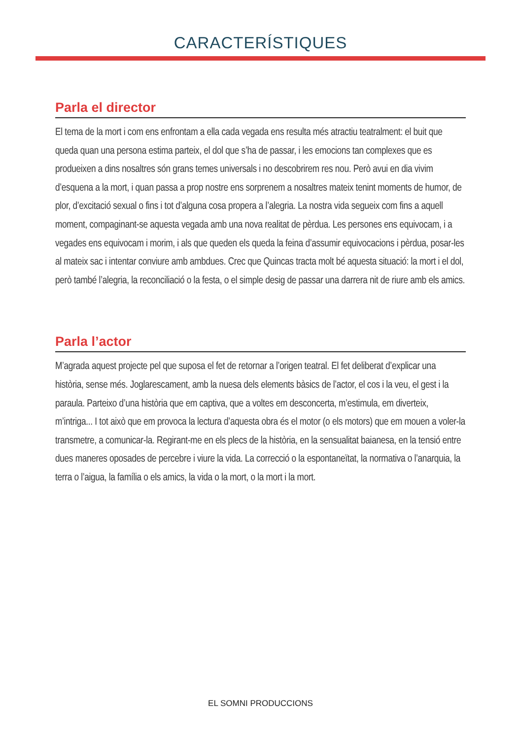CARACTERÍSTIQUES
Parla el director
El tema de la mort i com ens enfrontam a ella cada vegada ens resulta més atractiu teatralment: el buit que queda quan una persona estima parteix, el dol que s’ha de passar, i les emocions tan complexes que es produeixen a dins nosaltres són grans temes universals i no descobrirem res nou. Però avui en dia vivim d’esquena a la mort, i quan passa a prop nostre ens sorprenem a nosaltres mateix tenint moments de humor, de plor, d’excitació sexual o fins i tot d’alguna cosa propera a l’alegria. La nostra vida segueix com fins a aquell moment, compaginant-se aquesta vegada amb una nova realitat de pèrdua. Les persones ens equivocam, i a vegades ens equivocam i morim, i als que queden els queda la feina d’assumir equivocacions i pèrdua, posar-les al mateix sac i intentar conviure amb ambdues. Crec que Quincas tracta molt bé aquesta situació: la mort i el dol, però també l’alegria, la reconciliació o la festa, o el simple desig de passar una darrera nit de riure amb els amics.
Parla l’actor
M’agrada aquest projecte pel que suposa el fet de retornar a l’origen teatral. El fet deliberat d’explicar una història, sense més. Joglarescament, amb la nuesa dels elements bàsics de l’actor, el cos i la veu, el gest i la paraula. Parteixo d’una història que em captiva, que a voltes em desconcerta, m’estimula, em diverteix, m’intriga... I tot això que em provoca la lectura d’aquesta obra és el motor (o els motors) que em mouen a voler-la transmetre, a comunicar-la. Regirant-me en els plecs de la història, en la sensualitat baianesa, en la tensió entre dues maneres oposades de percebre i viure la vida. La correcció o la espontaneïtat, la normativa o l’anarquia, la terra o l’aigua, la família o els amics, la vida o la mort, o la mort i la mort.
EL SOMNI PRODUCCIONS